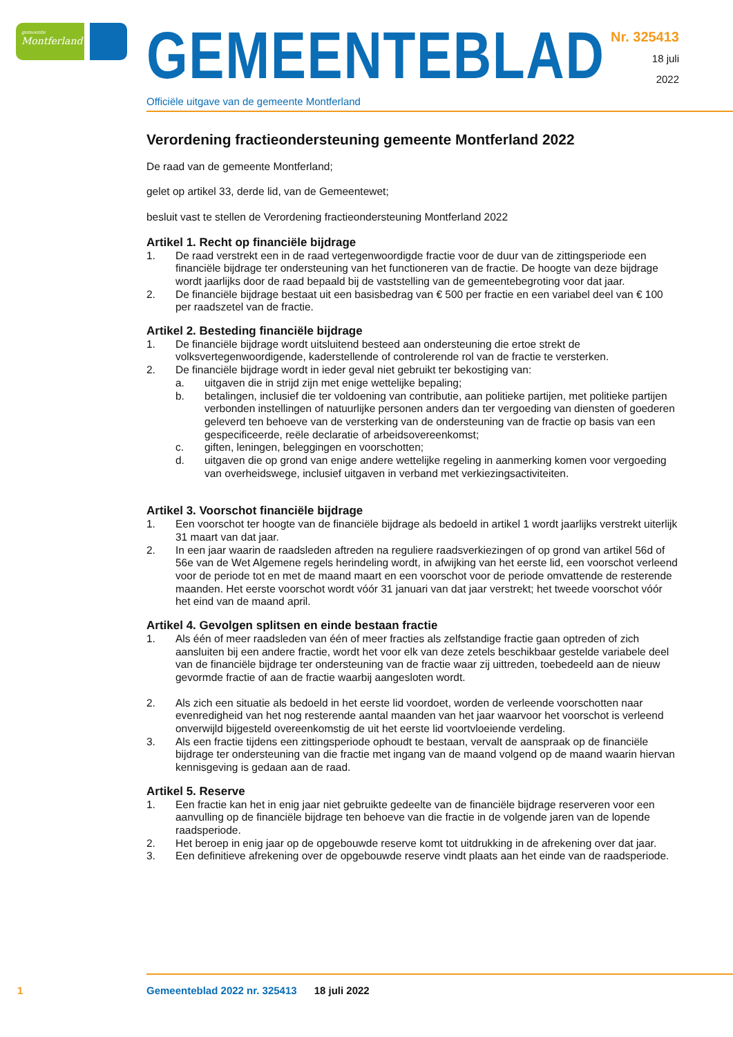gemeente
Montferland
GEMEENTEBLAD
Officiële uitgave van de gemeente Montferland
Nr. 325413
18 juli
2022
Verordening fractieondersteuning gemeente Montferland 2022
De raad van de gemeente Montferland;
gelet op artikel 33, derde lid, van de Gemeentewet;
besluit vast te stellen de Verordening fractieondersteuning Montferland 2022
Artikel 1. Recht op financiële bijdrage
1. De raad verstrekt een in de raad vertegenwoordigde fractie voor de duur van de zittingsperiode een financiële bijdrage ter ondersteuning van het functioneren van de fractie. De hoogte van deze bijdrage wordt jaarlijks door de raad bepaald bij de vaststelling van de gemeentebegroting voor dat jaar.
2. De financiële bijdrage bestaat uit een basisbedrag van € 500 per fractie en een variabel deel van € 100 per raadszetel van de fractie.
Artikel 2. Besteding financiële bijdrage
1. De financiële bijdrage wordt uitsluitend besteed aan ondersteuning die ertoe strekt de volksvertegenwoordigende, kaderstellende of controlerende rol van de fractie te versterken.
2. De financiële bijdrage wordt in ieder geval niet gebruikt ter bekostiging van:
a. uitgaven die in strijd zijn met enige wettelijke bepaling;
b. betalingen, inclusief die ter voldoening van contributie, aan politieke partijen, met politieke partijen verbonden instellingen of natuurlijke personen anders dan ter vergoeding van diensten of goederen geleverd ten behoeve van de versterking van de ondersteuning van de fractie op basis van een gespecificeerde, reële declaratie of arbeidsovereenkomst;
c. giften, leningen, beleggingen en voorschotten;
d. uitgaven die op grond van enige andere wettelijke regeling in aanmerking komen voor vergoeding van overheidswege, inclusief uitgaven in verband met verkiezingsactiviteiten.
Artikel 3. Voorschot financiële bijdrage
1. Een voorschot ter hoogte van de financiële bijdrage als bedoeld in artikel 1 wordt jaarlijks verstrekt uiterlijk 31 maart van dat jaar.
2. In een jaar waarin de raadsleden aftreden na reguliere raadsverkiezingen of op grond van artikel 56d of 56e van de Wet Algemene regels herindeling wordt, in afwijking van het eerste lid, een voorschot verleend voor de periode tot en met de maand maart en een voorschot voor de periode omvattende de resterende maanden. Het eerste voorschot wordt vóór 31 januari van dat jaar verstrekt; het tweede voorschot vóór het eind van de maand april.
Artikel 4. Gevolgen splitsen en einde bestaan fractie
1. Als één of meer raadsleden van één of meer fracties als zelfstandige fractie gaan optreden of zich aansluiten bij een andere fractie, wordt het voor elk van deze zetels beschikbaar gestelde variabele deel van de financiële bijdrage ter ondersteuning van de fractie waar zij uittreden, toebedeeld aan de nieuw gevormde fractie of aan de fractie waarbij aangesloten wordt.
2. Als zich een situatie als bedoeld in het eerste lid voordoet, worden de verleende voorschotten naar evenredigheid van het nog resterende aantal maanden van het jaar waarvoor het voorschot is verleend onverwijld bijgesteld overeenkomstig de uit het eerste lid voortvloeiende verdeling.
3. Als een fractie tijdens een zittingsperiode ophoudt te bestaan, vervalt de aanspraak op de financiële bijdrage ter ondersteuning van die fractie met ingang van de maand volgend op de maand waarin hiervan kennisgeving is gedaan aan de raad.
Artikel 5. Reserve
1. Een fractie kan het in enig jaar niet gebruikte gedeelte van de financiële bijdrage reserveren voor een aanvulling op de financiële bijdrage ten behoeve van die fractie in de volgende jaren van de lopende raadsperiode.
2. Het beroep in enig jaar op de opgebouwde reserve komt tot uitdrukking in de afrekening over dat jaar.
3. Een definitieve afrekening over de opgebouwde reserve vindt plaats aan het einde van de raadsperiode.
1 Gemeenteblad 2022 nr. 325413 18 juli 2022